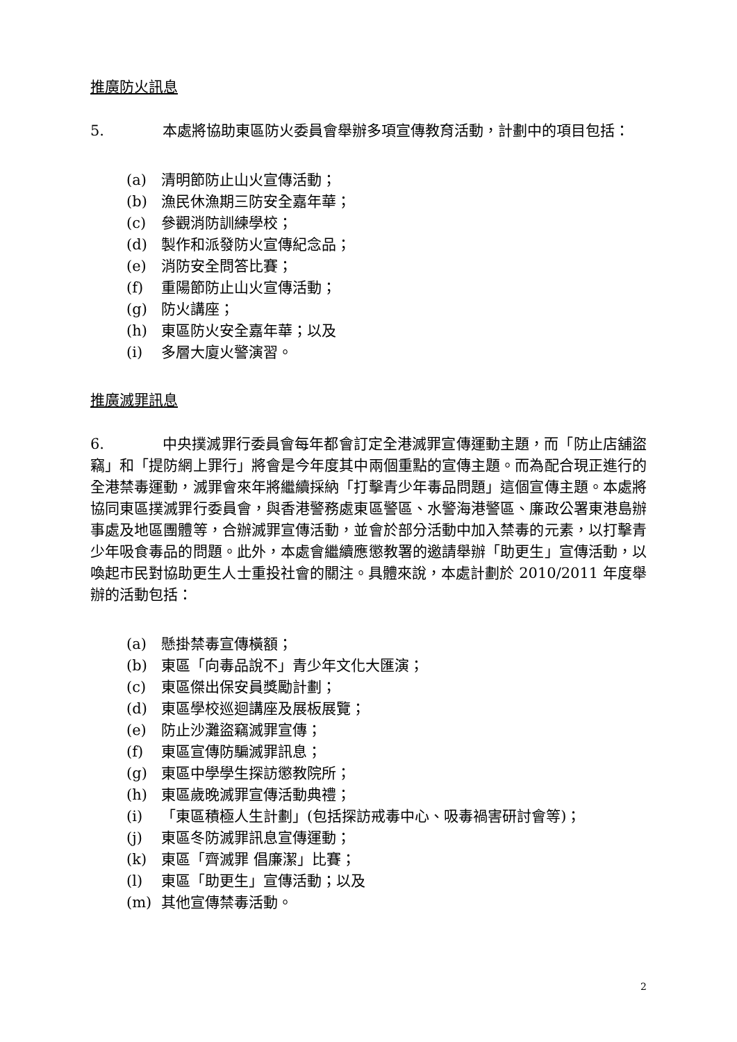推廣防火訊息
5. 本處將協助東區防火委員會舉辦多項宣傳教育活動，計劃中的項目包括：
(a) 清明節防止山火宣傳活動；
(b) 漁民休漁期三防安全嘉年華；
(c) 參觀消防訓練學校；
(d) 製作和派發防火宣傳紀念品；
(e) 消防安全問答比賽；
(f) 重陽節防止山火宣傳活動；
(g) 防火講座；
(h) 東區防火安全嘉年華；以及
(i) 多層大廈火警演習。
推廣滅罪訊息
6. 中央撲滅罪行委員會每年都會訂定全港滅罪宣傳運動主題，而「防止店舖盜竊」和「提防網上罪行」將會是今年度其中兩個重點的宣傳主題。而為配合現正進行的全港禁毒運動，滅罪會來年將繼續採納「打擊青少年毒品問題」這個宣傳主題。本處將協同東區撲滅罪行委員會，與香港警務處東區警區、水警海港警區、廉政公署東港島辦事處及地區團體等，合辦滅罪宣傳活動，並會於部分活動中加入禁毒的元素，以打擊青少年吸食毒品的問題。此外，本處會繼續應懲教署的邀請舉辦「助更生」宣傳活動，以喚起市民對協助更生人士重投社會的關注。具體來說，本處計劃於 2010/2011 年度舉辦的活動包括：
(a) 懸掛禁毒宣傳橫額；
(b) 東區「向毒品說不」青少年文化大匯演；
(c) 東區傑出保安員獎勵計劃；
(d) 東區學校巡迴講座及展板展覽；
(e) 防止沙灘盜竊滅罪宣傳；
(f) 東區宣傳防騙滅罪訊息；
(g) 東區中學學生探訪懲教院所；
(h) 東區歲晚滅罪宣傳活動典禮；
(i) 「東區積極人生計劃」(包括探訪戒毒中心、吸毒禍害研討會等)；
(j) 東區冬防滅罪訊息宣傳運動；
(k) 東區「齊滅罪 倡廉潔」比賽；
(l) 東區「助更生」宣傳活動；以及
(m) 其他宣傳禁毒活動。
2